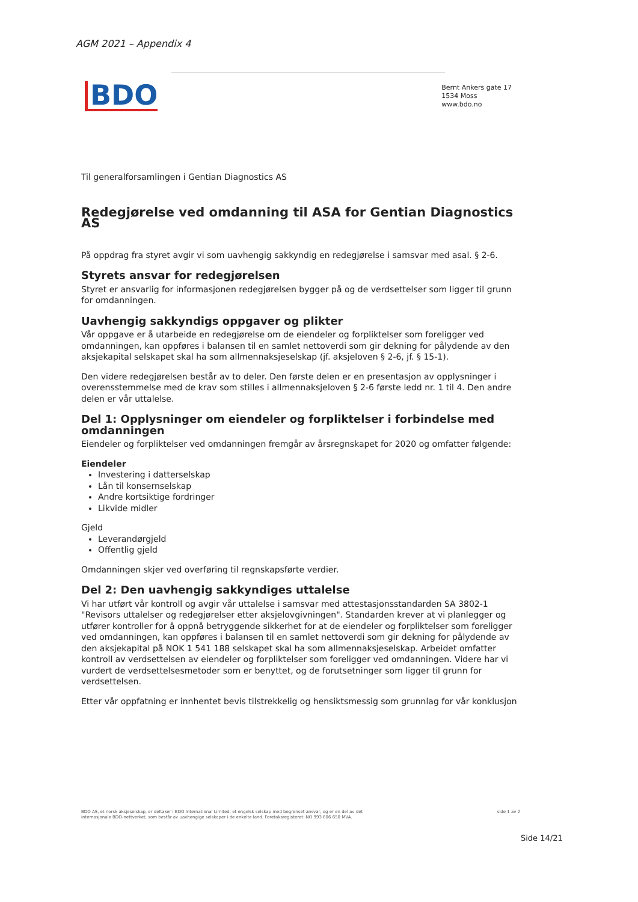AGM 2021 – Appendix 4
BDO
Bernt Ankers gate 17
1534 Moss
www.bdo.no
Til generalforsamlingen i Gentian Diagnostics AS
Redegjørelse ved omdanning til ASA for Gentian Diagnostics AS
På oppdrag fra styret avgir vi som uavhengig sakkyndig en redegjørelse i samsvar med asal. § 2-6.
Styrets ansvar for redegjørelsen
Styret er ansvarlig for informasjonen redegjørelsen bygger på og de verdsettelser som ligger til grunn for omdanningen.
Uavhengig sakkyndigs oppgaver og plikter
Vår oppgave er å utarbeide en redegjørelse om de eiendeler og forpliktelser som foreligger ved omdanningen, kan oppføres i balansen til en samlet nettoverdi som gir dekning for pålydende av den aksjekapital selskapet skal ha som allmennaksjeselskap (jf. aksjeloven § 2-6, jf. § 15-1).
Den videre redegjørelsen består av to deler. Den første delen er en presentasjon av opplysninger i overensstemmelse med de krav som stilles i allmennaksjeloven § 2-6 første ledd nr. 1 til 4. Den andre delen er vår uttalelse.
Del 1: Opplysninger om eiendeler og forpliktelser i forbindelse med omdanningen
Eiendeler og forpliktelser ved omdanningen fremgår av årsregnskapet for 2020 og omfatter følgende:
Eiendeler
Investering i datterselskap
Lån til konsernselskap
Andre kortsiktige fordringer
Likvide midler
Gjeld
Leverandørgjeld
Offentlig gjeld
Omdanningen skjer ved overføring til regnskapsførte verdier.
Del 2: Den uavhengig sakkyndiges uttalelse
Vi har utført vår kontroll og avgir vår uttalelse i samsvar med attestasjonsstandarden SA 3802-1 "Revisors uttalelser og redegjørelser etter aksjelovgivningen". Standarden krever at vi planlegger og utfører kontroller for å oppnå betryggende sikkerhet for at de eiendeler og forpliktelser som foreligger ved omdanningen, kan oppføres i balansen til en samlet nettoverdi som gir dekning for pålydende av den aksjekapital på NOK 1 541 188 selskapet skal ha som allmennaksjeselskap. Arbeidet omfatter kontroll av verdsettelsen av eiendeler og forpliktelser som foreligger ved omdanningen. Videre har vi vurdert de verdsettelsesmetoder som er benyttet, og de forutsetninger som ligger til grunn for verdsettelsen.
Etter vår oppfatning er innhentet bevis tilstrekkelig og hensiktsmessig som grunnlag for vår konklusjon
BDO AS, et norsk aksjeselskap, er deltaker i BDO International Limited, et engelsk selskap med begrenset ansvar, og er en del av det
internasjonale BDO-nettverket, som består av uavhengige selskaper i de enkelte land. Foretaksregisteret: NO 993 606 650 MVA.
side 1 av 2
Side 14/21